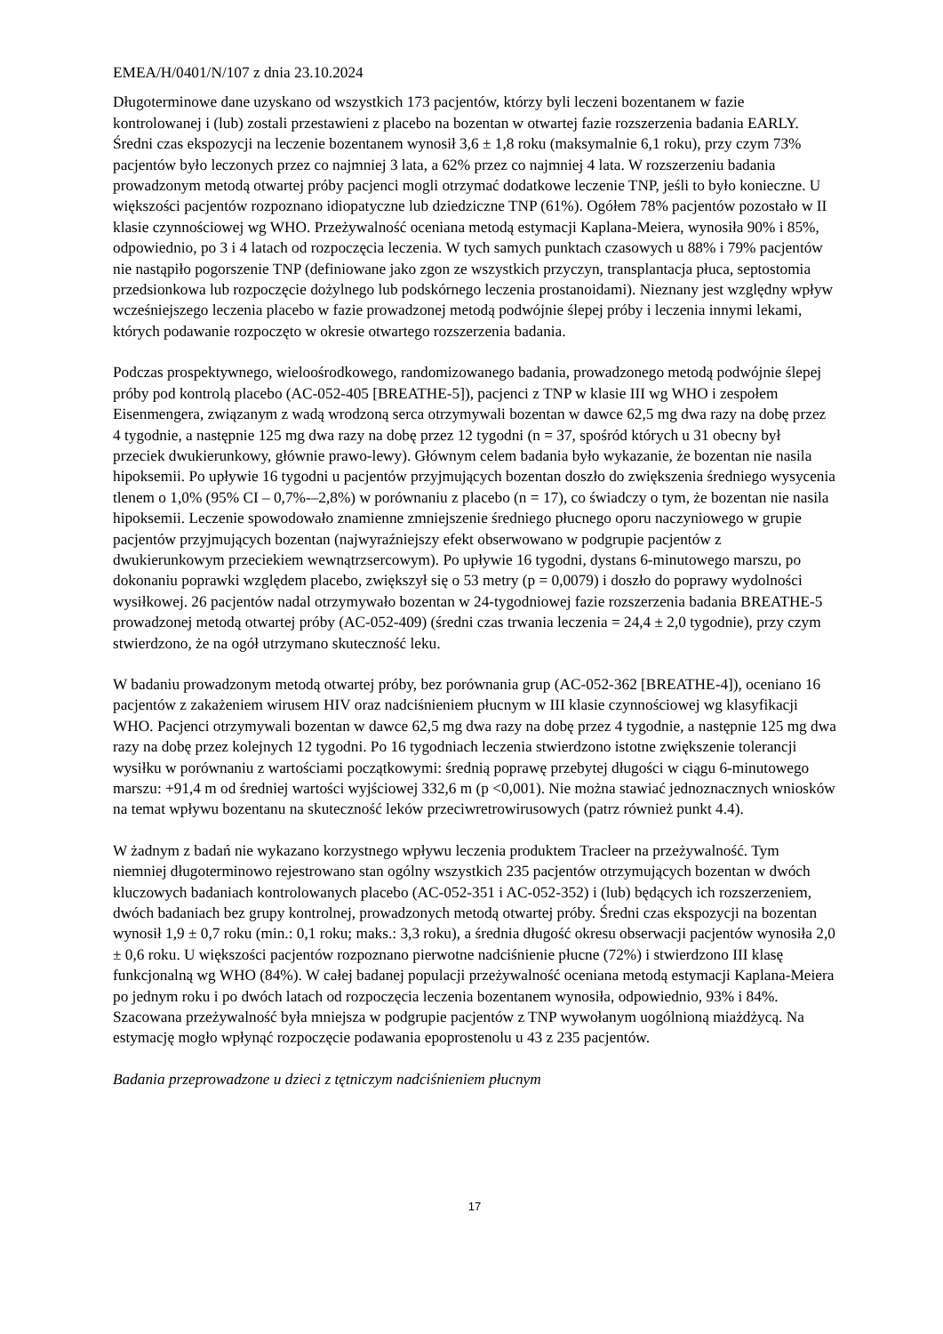EMEA/H/0401/N/107 z dnia 23.10.2024
Długoterminowe dane uzyskano od wszystkich 173 pacjentów, którzy byli leczeni bozentanem w fazie kontrolowanej i (lub) zostali przestawieni z placebo na bozentan w otwartej fazie rozszerzenia badania EARLY. Średni czas ekspozycji na leczenie bozentanem wynosił 3,6 ± 1,8 roku (maksymalnie 6,1 roku), przy czym 73% pacjentów było leczonych przez co najmniej 3 lata, a 62% przez co najmniej 4 lata. W rozszerzeniu badania prowadzonym metodą otwartej próby pacjenci mogli otrzymać dodatkowe leczenie TNP, jeśli to było konieczne. U większości pacjentów rozpoznano idiopatyczne lub dziedziczne TNP (61%). Ogółem 78% pacjentów pozostało w II klasie czynnościowej wg WHO. Przeżywalność oceniana metodą estymacji Kaplana-Meiera, wynosiła 90% i 85%, odpowiednio, po 3 i 4 latach od rozpoczęcia leczenia. W tych samych punktach czasowych u 88% i 79% pacjentów nie nastąpiło pogorszenie TNP (definiowane jako zgon ze wszystkich przyczyn, transplantacja płuca, septostomia przedsionkowa lub rozpoczęcie dożylnego lub podskórnego leczenia prostanoidami). Nieznany jest względny wpływ wcześniejszego leczenia placebo w fazie prowadzonej metodą podwójnie ślepej próby i leczenia innymi lekami, których podawanie rozpoczęto w okresie otwartego rozszerzenia badania.
Podczas prospektywnego, wieloośrodkowego, randomizowanego badania, prowadzonego metodą podwójnie ślepej próby pod kontrolą placebo (AC-052-405 [BREATHE-5]), pacjenci z TNP w klasie III wg WHO i zespołem Eisenmengera, związanym z wadą wrodzoną serca otrzymywali bozentan w dawce 62,5 mg dwa razy na dobę przez 4 tygodnie, a następnie 125 mg dwa razy na dobę przez 12 tygodni (n = 37, spośród których u 31 obecny był przeciek dwukierunkowy, głównie prawo-lewy). Głównym celem badania było wykazanie, że bozentan nie nasila hipoksemii. Po upływie 16 tygodni u pacjentów przyjmujących bozentan doszło do zwiększenia średniego wysycenia tlenem o 1,0% (95% CI – 0,7%-–2,8%) w porównaniu z placebo (n = 17), co świadczy o tym, że bozentan nie nasila hipoksemii. Leczenie spowodowało znamienne zmniejszenie średniego płucnego oporu naczyniowego w grupie pacjentów przyjmujących bozentan (najwyraźniejszy efekt obserwowano w podgrupie pacjentów z dwukierunkowym przeciekiem wewnątrzsercowym). Po upływie 16 tygodni, dystans 6-minutowego marszu, po dokonaniu poprawki względem placebo, zwiększył się o 53 metry (p = 0,0079) i doszło do poprawy wydolności wysiłkowej. 26 pacjentów nadal otrzymywało bozentan w 24-tygodniowej fazie rozszerzenia badania BREATHE-5 prowadzonej metodą otwartej próby (AC-052-409) (średni czas trwania leczenia = 24,4 ± 2,0 tygodnie), przy czym stwierdzono, że na ogół utrzymano skuteczność leku.
W badaniu prowadzonym metodą otwartej próby, bez porównania grup (AC-052-362 [BREATHE-4]), oceniano 16 pacjentów z zakażeniem wirusem HIV oraz nadciśnieniem płucnym w III klasie czynnościowej wg klasyfikacji WHO. Pacjenci otrzymywali bozentan w dawce 62,5 mg dwa razy na dobę przez 4 tygodnie, a następnie 125 mg dwa razy na dobę przez kolejnych 12 tygodni. Po 16 tygodniach leczenia stwierdzono istotne zwiększenie tolerancji wysiłku w porównaniu z wartościami początkowymi: średnią poprawę przebytej długości w ciągu 6-minutowego marszu: +91,4 m od średniej wartości wyjściowej 332,6 m (p <0,001). Nie można stawiać jednoznacznych wniosków na temat wpływu bozentanu na skuteczność leków przeciwretrowirusowych (patrz również punkt 4.4).
W żadnym z badań nie wykazano korzystnego wpływu leczenia produktem Tracleer na przeżywalność. Tym niemniej długoterminowo rejestrowano stan ogólny wszystkich 235 pacjentów otrzymujących bozentan w dwóch kluczowych badaniach kontrolowanych placebo (AC-052-351 i AC-052-352) i (lub) będących ich rozszerzeniem, dwóch badaniach bez grupy kontrolnej, prowadzonych metodą otwartej próby. Średni czas ekspozycji na bozentan wynosił 1,9 ± 0,7 roku (min.: 0,1 roku; maks.: 3,3 roku), a średnia długość okresu obserwacji pacjentów wynosiła 2,0 ± 0,6 roku. U większości pacjentów rozpoznano pierwotne nadciśnienie płucne (72%) i stwierdzono III klasę funkcjonalną wg WHO (84%). W całej badanej populacji przeżywalność oceniana metodą estymacji Kaplana-Meiera po jednym roku i po dwóch latach od rozpoczęcia leczenia bozentanem wynosiła, odpowiednio, 93% i 84%. Szacowana przeżywalność była mniejsza w podgrupie pacjentów z TNP wywołanym uogólnioną miażdżycą. Na estymację mogło wpłynąć rozpoczęcie podawania epoprostenolu u 43 z 235 pacjentów.
Badania przeprowadzone u dzieci z tętniczym nadciśnieniem płucnym
17